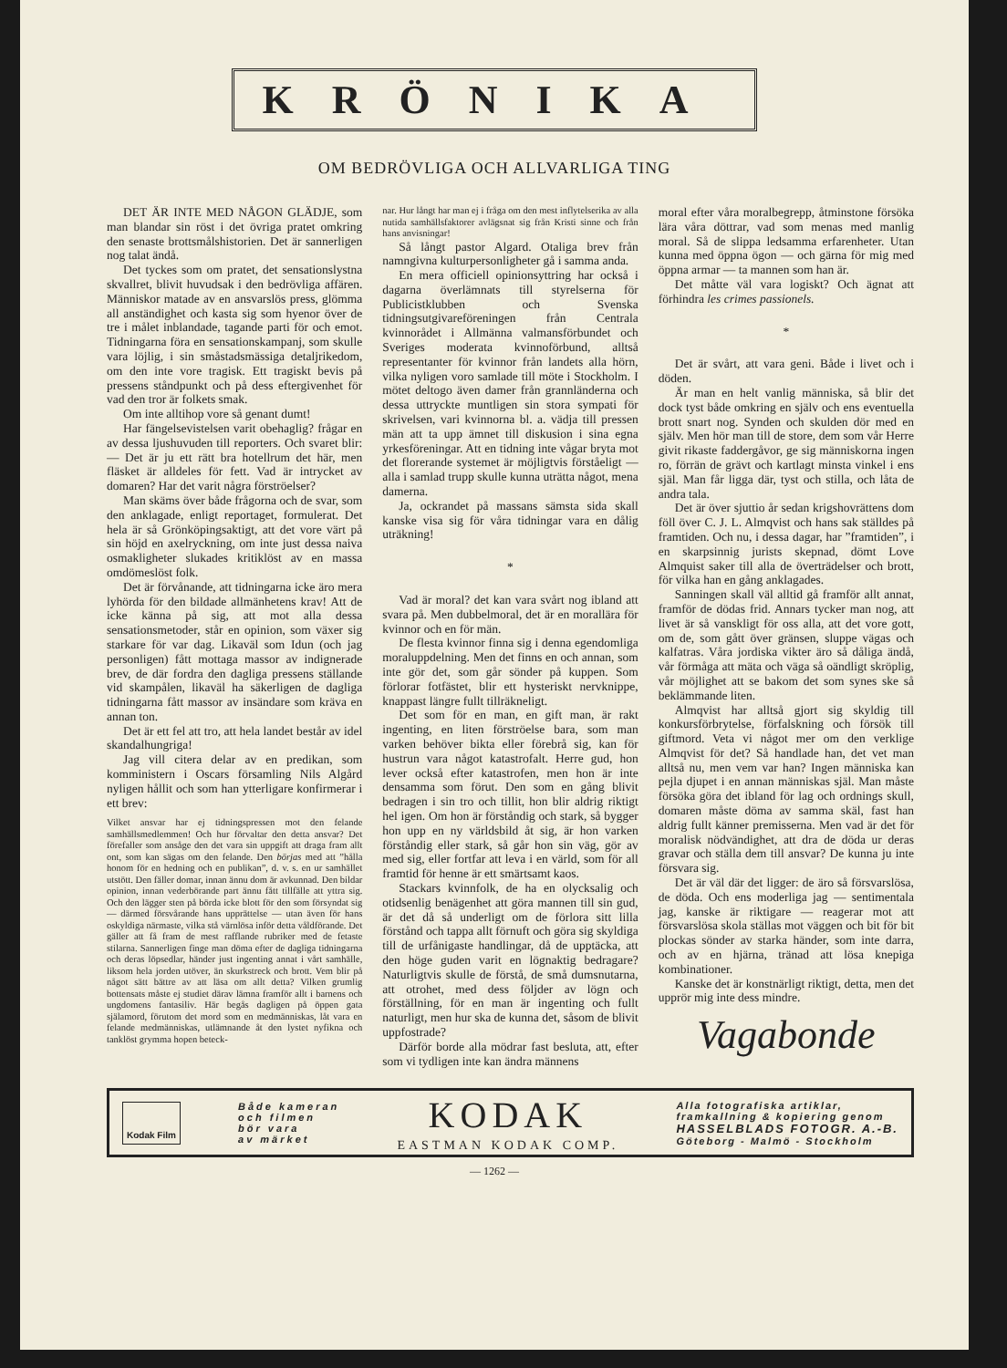KRÖNIKA
OM BEDRÖVLIGA OCH ALLVARLIGA TING
DET ÄR INTE MED NÅGON GLÄDJE, som man blandar sin röst i det övriga pratet omkring den senaste brottsmålshistorien. Det är sannerligen nog talat ändå.
Det tyckes som om pratet, det sensationslystna skvallret, blivit huvudsak i den bedrövliga affären. Människor matade av en ansvarslös press, glömma all anständighet och kasta sig som hyenor över de tre i målet inblandade, tagande parti för och emot. Tidningarna föra en sensationskampanj, som skulle vara löjlig, i sin småstadsmässiga detaljrikedom, om den inte vore tragisk. Ett tragiskt bevis på pressens ståndpunkt och på dess eftergivenhet för vad den tror är folkets smak.
Om inte alltihop vore så genant dumt!
Har fängelsevistelsen varit obehaglig? frågar en av dessa ljushuvuden till reporters. Och svaret blir: — Det är ju ett rätt bra hotellrum det här, men fläsket är alldeles för fett. Vad är intrycket av domaren? Har det varit några förströelser?
Man skäms över både frågorna och de svar, som den anklagade, enligt reportaget, formulerat. Det hela är så Grönköpingsaktigt, att det vore värt på sin höjd en axelryckning, om inte just dessa naiva osmakligheter slukades kritiklöst av en massa omdömeslöst folk.
Det är förvånande, att tidningarna icke äro mera lyhörda för den bildade allmänhetens krav! Att de icke känna på sig, att mot alla dessa sensationsmetoder, står en opinion, som växer sig starkare för var dag. Likaväl som Idun (och jag personligen) fått mottaga massor av indignerade brev, de där fordra den dagliga pressens ställande vid skampålen, likaväl ha säkerligen de dagliga tidningarna fått massor av insändare som kräva en annan ton.
Det är ett fel att tro, att hela landet består av idel skandalhungriga!
Jag vill citera delar av en predikan, som komministern i Oscars församling Nils Algård nyligen hållit och som han ytterligare konfirmerar i ett brev:
Vilket ansvar har ej tidningspressen mot den felande samhällsmedlemmen! Och hur förvaltar den detta ansvar? Det förefaller som ansåge den det vara sin uppgift att draga fram allt ont, som kan sägas om den felande. Den börjas med att ”hålla honom för en hedning och en publikan”, d. v. s. en ur samhället utstött. Den fäller domar, innan ännu dom är avkunnad. Den bildar opinion, innan vederbörande part ännu fått tillfälle att yttra sig. Och den lägger sten på börda icke blott för den som försyndat sig — därmed försvårande hans upprättelse — utan även för hans oskyldiga närmaste, vilka stå värnlösa inför detta våldförande. Det gäller att få fram de mest rafflande rubriker med de fetaste stilarna. Sannerligen finge man döma efter de dagliga tidningarna och deras löpsedlar, händer just ingenting annat i vårt samhälle, liksom hela jorden utöver, än skurkstreck och brott. Vem blir på något sätt bättre av att läsa om allt detta? Vilken grumlig bottensats måste ej studiet därav lämna framför allt i barnens och ungdomens fantasiliv. Här begås dagligen på öppen gata själamord, förutom det mord som en medmänniskas, låt vara en felande medmänniskas, utlämnande åt den lystet nyfikna och tanklöst grymma hopen beteck-
nar. Hur långt har man ej i fråga om den mest inflytelserika av alla nutida samhällsfaktorer avlägsnat sig från Kristi sinne och från hans anvisningar!
Så långt pastor Algard. Otaliga brev från namngivna kulturpersonligheter gå i samma anda.
En mera officiell opinionsyttring har också i dagarna överlämnats till styrelserna för Publicistklubben och Svenska tidningsutgivareföreningen från Centrala kvinnorådet i Allmänna valmansförbundet och Sveriges moderata kvinnoförbund, alltså representanter för kvinnor från landets alla hörn, vilka nyligen voro samlade till möte i Stockholm. I mötet deltogo även damer från grannländerna och dessa uttryckte muntligen sin stora sympati för skrivelsen, vari kvinnorna bl. a. vädja till pressen män att ta upp ämnet till diskusion i sina egna yrkesföreningar. Att en tidning inte vågar bryta mot det florerande systemet är möjligtvis förståeligt — alla i samlad trupp skulle kunna uträtta något, mena damerna.
Ja, ockrandet på massans sämsta sida skall kanske visa sig för våra tidningar vara en dålig uträkning!
*
Vad är moral? det kan vara svårt nog ibland att svara på. Men dubbelmoral, det är en morallära för kvinnor och en för män.
De flesta kvinnor finna sig i denna egendomliga moraluppdelning. Men det finns en och annan, som inte gör det, som går sönder på kuppen. Som förlorar fotfästet, blir ett hysteriskt nervknippe, knappast längre fullt tillräkneligt.
Det som för en man, en gift man, är rakt ingenting, en liten förströelse bara, som man varken behöver bikta eller förebrå sig, kan för hustrun vara något katastrofalt. Herre gud, hon lever också efter katastrofen, men hon är inte densamma som förut. Den som en gång blivit bedragen i sin tro och tillit, hon blir aldrig riktigt hel igen. Om hon är förståndig och stark, så bygger hon upp en ny världsbild åt sig, är hon varken förståndig eller stark, så går hon sin väg, gör av med sig, eller fortfar att leva i en värld, som för all framtid för henne är ett smärtsamt kaos.
Stackars kvinnfolk, de ha en olycksalig och otidsenlig benägenhet att göra mannen till sin gud, är det då så underligt om de förlora sitt lilla förstånd och tappa allt förnuft och göra sig skyldiga till de urfånigaste handlingar, då de upptäcka, att den höge guden varit en lögnaktig bedragare? Naturligtvis skulle de förstå, de små dumsnutarna, att otrohet, med dess följder av lögn och förställning, för en man är ingenting och fullt naturligt, men hur ska de kunna det, såsom de blivit uppfostrade?
Därför borde alla mödrar fast besluta, att, efter som vi tydligen inte kan ändra männens
moral efter våra moralbegrepp, åtminstone försöka lära våra döttrar, vad som menas med manlig moral. Så de slippa ledsamma erfarenheter. Utan kunna med öppna ögon — och gärna för mig med öppna armar — ta mannen som han är.
Det måtte väl vara logiskt? Och ägnat att förhindra les crimes passionels.
*
Det är svårt, att vara geni. Både i livet och i döden.
Är man en helt vanlig människa, så blir det dock tyst både omkring en själv och ens eventuella brott snart nog. Synden och skulden dör med en själv. Men hör man till de store, dem som vår Herre givit rikaste faddergåvor, ge sig människorna ingen ro, förrän de grävt och kartlagt minsta vinkel i ens själ. Man får ligga där, tyst och stilla, och låta de andra tala.
Det är över sjuttio år sedan krigshovrättens dom föll över C. J. L. Almqvist och hans sak ställdes på framtiden. Och nu, i dessa dagar, har ”framtiden”, i en skarpsinnig jurists skepnad, dömt Love Almquist saker till alla de överträdelser och brott, för vilka han en gång anklagades.
Sanningen skall väl alltid gå framför allt annat, framför de dödas frid. Annars tycker man nog, att livet är så vanskligt för oss alla, att det vore gott, om de, som gått över gränsen, sluppe vägas och kalfatras. Våra jordiska vikter äro så dåliga ändå, vår förmåga att mäta och väga så oändligt skröplig, vår möjlighet att se bakom det som synes ske så beklämmande liten.
Almqvist har alltså gjort sig skyldig till konkursförbrytelse, förfalskning och försök till giftmord. Veta vi något mer om den verklige Almqvist för det? Så handlade han, det vet man alltså nu, men vem var han? Ingen människa kan pejla djupet i en annan människas själ. Man måste försöka göra det ibland för lag och ordnings skull, domaren måste döma av samma skäl, fast han aldrig fullt känner premisserna. Men vad är det för moralisk nödvändighet, att dra de döda ur deras gravar och ställa dem till ansvar? De kunna ju inte försvara sig.
Det är väl där det ligger: de äro så försvarslösa, de döda. Och ens moderliga jag — sentimentala jag, kanske är riktigare — reagerar mot att försvarslösa skola ställas mot väggen och bit för bit plockas sönder av starka händer, som inte darra, och av en hjärna, tränad att lösa knepiga kombinationer.
Kanske det är konstnärligt riktigt, detta, men det upprör mig inte dess mindre.
Vagabonde
Kodak Film
Både kameran
och filmen
bör vara
av märket
KODAK
EASTMAN KODAK COMP.
Alla fotografiska artiklar,
framkallning & kopiering genom
HASSELBLADS FOTOGR. A.-B.
Göteborg - Malmö - Stockholm
— 1262 —